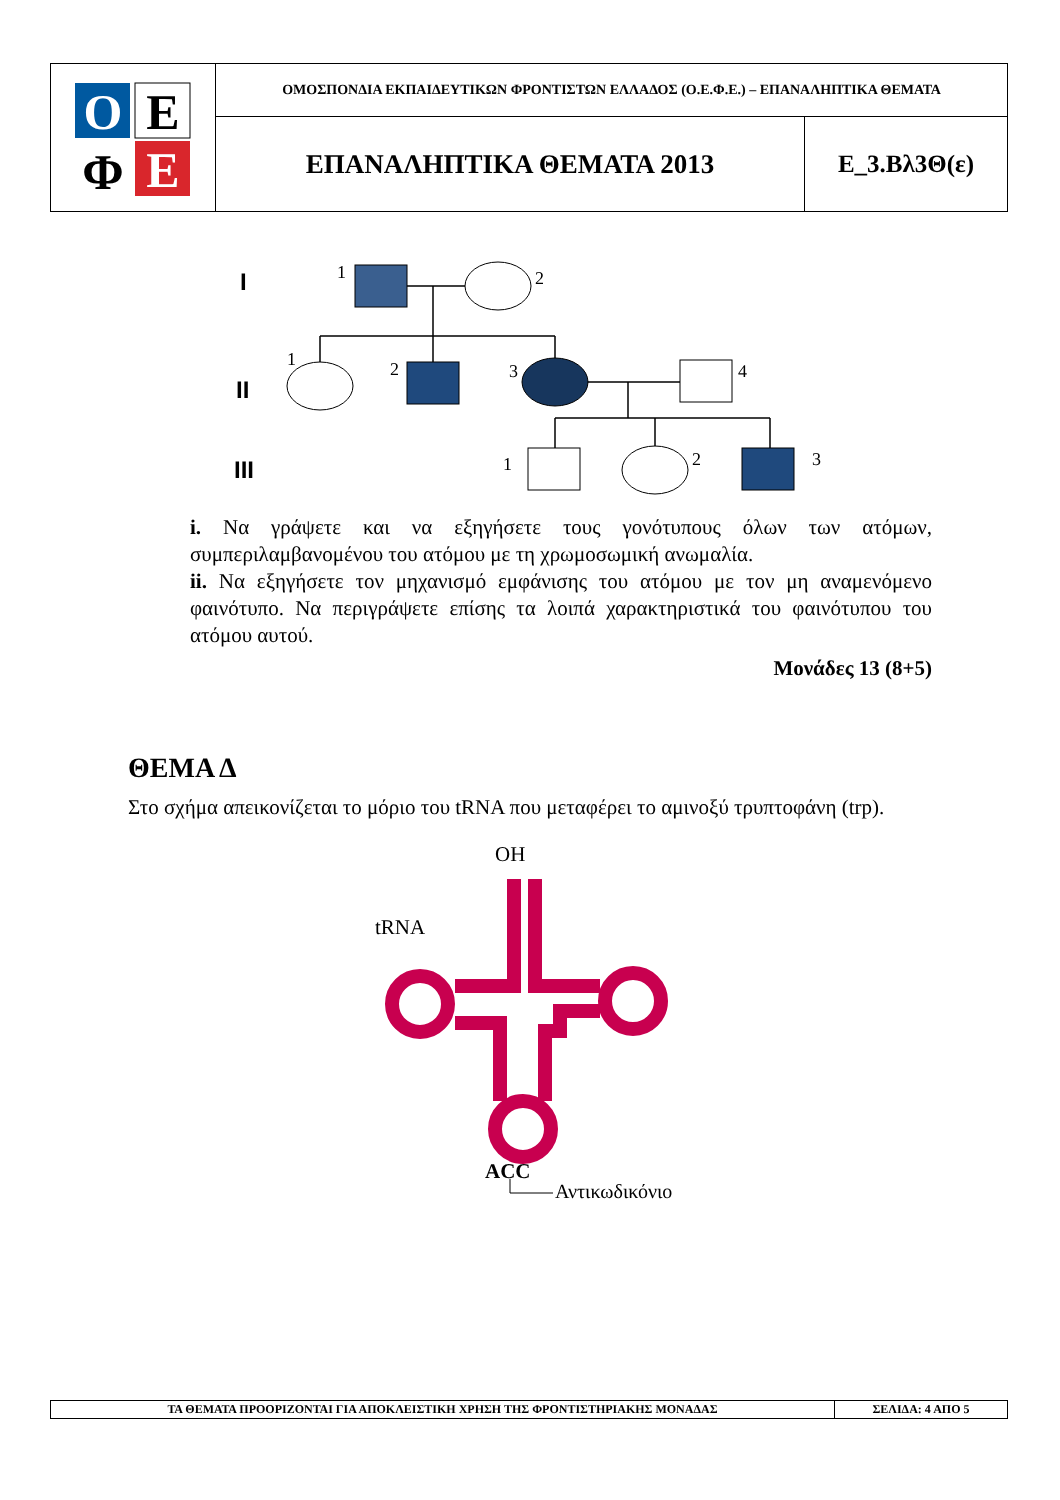| O E Φ E | ΟΜΟΣΠΟΝΔΙΑ ΕΚΠΑΙΔΕΥΤΙΚΩΝ ΦΡΟΝΤΙΣΤΩΝ ΕΛΛΑΔΟΣ (Ο.Ε.Φ.Ε.) – ΕΠΑΝΑΛΗΠΤΙΚΑ ΘΕΜΑΤΑ | |
| | ΕΠΑΝΑΛΗΠΤΙΚΑ ΘΕΜΑΤΑ 2013 | Ε_3.Βλ3Θ(ε) |
I
II
III
1
2
1
2
3
4
1
2
3
i. Να γράψετε και να εξηγήσετε τους γονότυπους όλων των ατόμων, συμπεριλαμβανομένου του ατόμου με τη χρωμοσωμική ανωμαλία.
ii. Να εξηγήσετε τον μηχανισμό εμφάνισης του ατόμου με τον μη αναμενόμενο φαινότυπο. Να περιγράψετε επίσης τα λοιπά χαρακτηριστικά του φαινότυπου του ατόμου αυτού.
Μονάδες 13 (8+5)
ΘΕΜΑ Δ
Στο σχήμα απεικονίζεται το μόριο του tRNA που μεταφέρει το αμινοξύ τρυπτοφάνη (trp).
OH
tRNA
ACC
Αντικωδικόνιο
| ΤΑ ΘΕΜΑΤΑ ΠΡΟΟΡΙΖΟΝΤΑΙ ΓΙΑ ΑΠΟΚΛΕΙΣΤΙΚΗ ΧΡΗΣΗ ΤΗΣ ΦΡΟΝΤΙΣΤΗΡΙΑΚΗΣ ΜΟΝΑΔΑΣ | ΣΕΛΙΔΑ: 4 ΑΠΟ 5 |